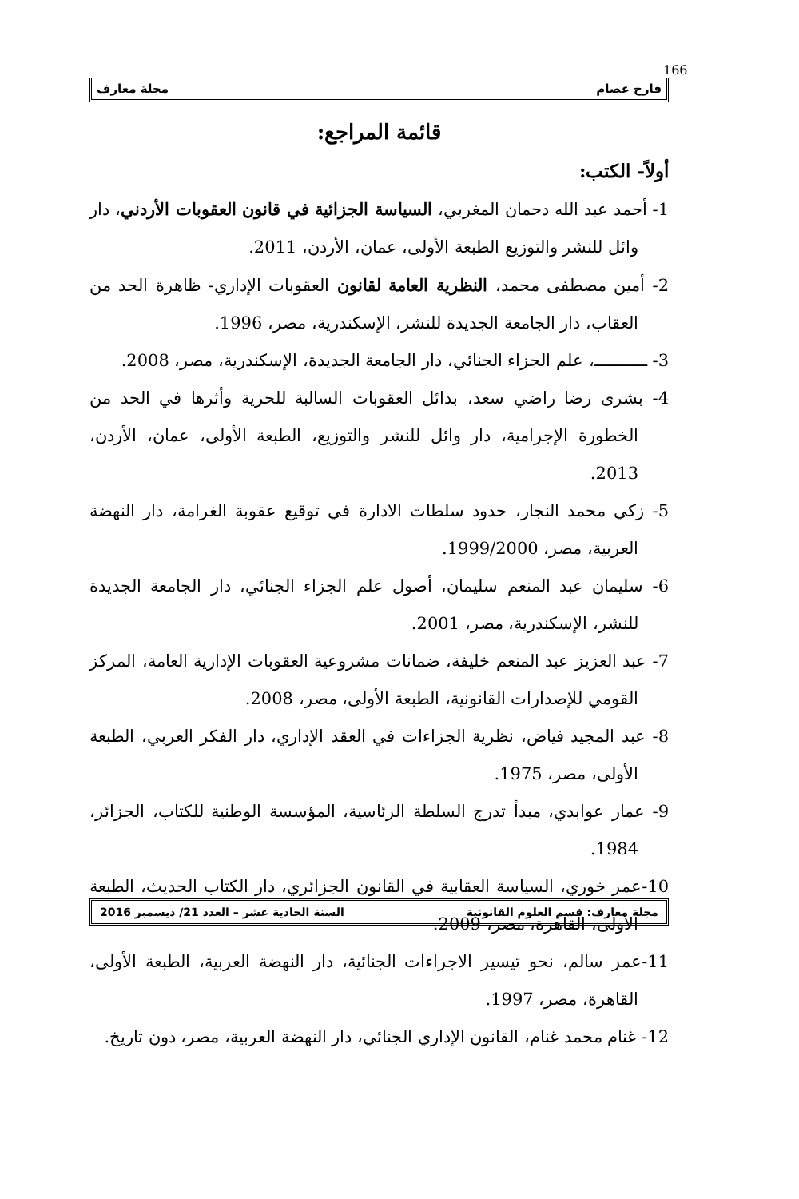166
فارح عصام مجلة معارف
قائمة المراجع:
أولاً- الكتب:
1- أحمد عبد الله دحمان المغربي، السياسة الجزائية في قانون العقوبات الأردني، دار وائل للنشر والتوزيع الطبعة الأولى، عمان، الأردن، 2011.
2- أمين مصطفى محمد، النظرية العامة لقانون العقوبات الإداري- ظاهرة الحد من العقاب، دار الجامعة الجديدة للنشر، الإسكندرية، مصر، 1996.
3- ـــــــــــ، علم الجزاء الجنائي، دار الجامعة الجديدة، الإسكندرية، مصر، 2008.
4- بشرى رضا راضي سعد، بدائل العقوبات السالبة للحرية وأثرها في الحد من الخطورة الإجرامية، دار وائل للنشر والتوزيع، الطبعة الأولى، عمان، الأردن، 2013.
5- زكي محمد النجار، حدود سلطات الادارة في توقيع عقوبة الغرامة، دار النهضة العربية، مصر، 1999/2000.
6- سليمان عبد المنعم سليمان، أصول علم الجزاء الجنائي، دار الجامعة الجديدة للنشر، الإسكندرية، مصر، 2001.
7- عبد العزيز عبد المنعم خليفة، ضمانات مشروعية العقوبات الإدارية العامة، المركز القومي للإصدارات القانونية، الطبعة الأولى، مصر، 2008.
8- عبد المجيد فياض، نظرية الجزاءات في العقد الإداري، دار الفكر العربي، الطبعة الأولى، مصر، 1975.
9- عمار عوابدي، مبدأ تدرج السلطة الرئاسية، المؤسسة الوطنية للكتاب، الجزائر، 1984.
10-عمر خوري، السياسة العقابية في القانون الجزائري، دار الكتاب الحديث، الطبعة الأولى، القاهرة، مصر، 2009.
11-عمر سالم، نحو تيسير الاجراءات الجنائية، دار النهضة العربية، الطبعة الأولى، القاهرة، مصر، 1997.
12- غنام محمد غنام، القانون الإداري الجنائي، دار النهضة العربية، مصر، دون تاريخ.
مجلة معارف: قسم العلوم القانونية السنة الحادية عشر – العدد 21/ ديسمبر 2016